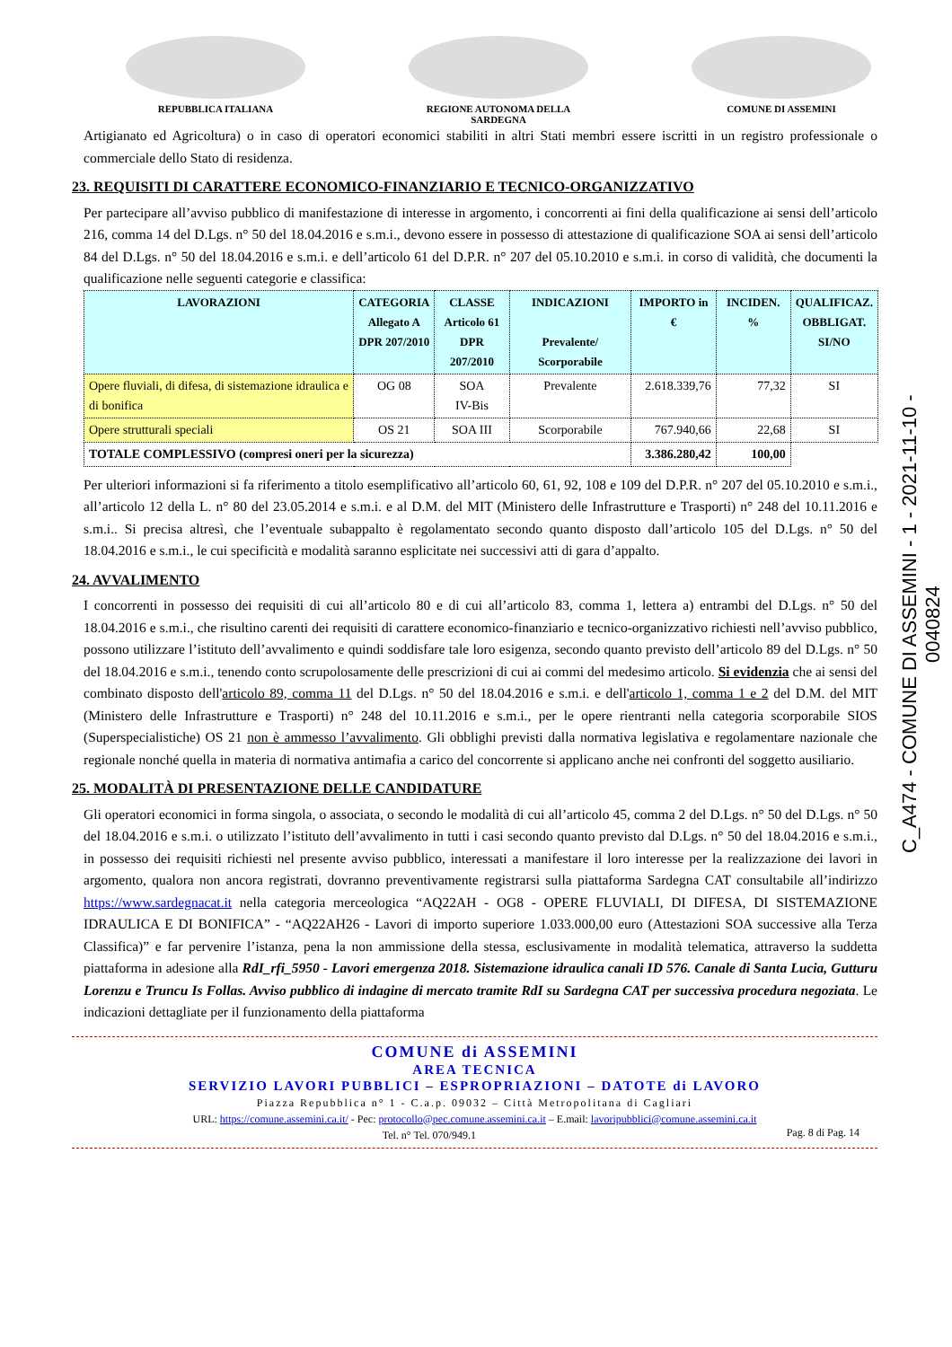REPUBBLICA ITALIANA REGIONE AUTONOMA DELLA SARDEGNA
COMUNE DI ASSEMINI
C_A474 - COMUNE DI ASSEMINI - 1 - 2021-11-10 - 0040824
Artigianato ed Agricoltura) o in caso di operatori economici stabiliti in altri Stati membri essere iscritti in un registro professionale o commerciale dello Stato di residenza.
23. REQUISITI DI CARATTERE ECONOMICO-FINANZIARIO E TECNICO-ORGANIZZATIVO
Per partecipare all’avviso pubblico di manifestazione di interesse in argomento, i concorrenti ai fini della qualificazione ai sensi dell’articolo 216, comma 14 del D.Lgs. n° 50 del 18.04.2016 e s.m.i., devono essere in possesso di attestazione di qualificazione SOA ai sensi dell’articolo 84 del D.Lgs. n° 50 del 18.04.2016 e s.m.i. e dell’articolo 61 del D.P.R. n° 207 del 05.10.2010 e s.m.i. in corso di validità, che documenti la qualificazione nelle seguenti categorie e classifica:
| LAVORAZIONI | CATEGORIA Allegato A DPR 207/2010 | CLASSE Articolo 61 DPR 207/2010 | INDICAZIONI Prevalente/ Scorporabile | IMPORTO in € | INCIDEN. % | QUALIFICAZ. OBBLIGAT. SI/NO |
| --- | --- | --- | --- | --- | --- | --- |
| Opere fluviali, di difesa, di sistemazione idraulica e di bonifica | OG 08 | SOA IV-Bis | Prevalente | 2.618.339,76 | 77,32 | SI |
| Opere strutturali speciali | OS 21 | SOA III | Scorporabile | 767.940,66 | 22,68 | SI |
| TOTALE COMPLESSIVO (compresi oneri per la sicurezza) | | | | 3.386.280,42 | 100,00 | |
Per ulteriori informazioni si fa riferimento a titolo esemplificativo all’articolo 60, 61, 92, 108 e 109 del D.P.R. n° 207 del 05.10.2010 e s.m.i., all’articolo 12 della L. n° 80 del 23.05.2014 e s.m.i. e al D.M. del MIT (Ministero delle Infrastrutture e Trasporti) n° 248 del 10.11.2016 e s.m.i.. Si precisa altresì, che l’eventuale subappalto è regolamentato secondo quanto disposto dall’articolo 105 del D.Lgs. n° 50 del 18.04.2016 e s.m.i., le cui specificità e modalità saranno esplicitate nei successivi atti di gara d’appalto.
24. AVVALIMENTO
I concorrenti in possesso dei requisiti di cui all’articolo 80 e di cui all’articolo 83, comma 1, lettera a) entrambi del D.Lgs. n° 50 del 18.04.2016 e s.m.i., che risultino carenti dei requisiti di carattere economico-finanziario e tecnico-organizzativo richiesti nell’avviso pubblico, possono utilizzare l’istituto dell’avvalimento e quindi soddisfare tale loro esigenza, secondo quanto previsto dell’articolo 89 del D.Lgs. n° 50 del 18.04.2016 e s.m.i., tenendo conto scrupolosamente delle prescrizioni di cui ai commi del medesimo articolo. Si evidenzia che ai sensi del combinato disposto dell'articolo 89, comma 11 del D.Lgs. n° 50 del 18.04.2016 e s.m.i. e dell'articolo 1, comma 1 e 2 del D.M. del MIT (Ministero delle Infrastrutture e Trasporti) n° 248 del 10.11.2016 e s.m.i., per le opere rientranti nella categoria scorporabile SIOS (Superspecialistiche) OS 21 non è ammesso l’avvalimento. Gli obblighi previsti dalla normativa legislativa e regolamentare nazionale che regionale nonché quella in materia di normativa antimafia a carico del concorrente si applicano anche nei confronti del soggetto ausiliario.
25. MODALITÀ DI PRESENTAZIONE DELLE CANDIDATURE
Gli operatori economici in forma singola, o associata, o secondo le modalità di cui all’articolo 45, comma 2 del D.Lgs. n° 50 del D.Lgs. n° 50 del 18.04.2016 e s.m.i. o utilizzato l’istituto dell’avvalimento in tutti i casi secondo quanto previsto dal D.Lgs. n° 50 del 18.04.2016 e s.m.i., in possesso dei requisiti richiesti nel presente avviso pubblico, interessati a manifestare il loro interesse per la realizzazione dei lavori in argomento, qualora non ancora registrati, dovranno preventivamente registrarsi sulla piattaforma Sardegna CAT consultabile all’indirizzo https://www.sardegnacat.it nella categoria merceologica “AQ22AH - OG8 - OPERE FLUVIALI, DI DIFESA, DI SISTEMAZIONE IDRAULICA E DI BONIFICA” - “AQ22AH26 - Lavori di importo superiore 1.033.000,00 euro (Attestazioni SOA successive alla Terza Classifica)” e far pervenire l’istanza, pena la non ammissione della stessa, esclusivamente in modalità telematica, attraverso la suddetta piattaforma in adesione alla RdI_rfi_5950 - Lavori emergenza 2018. Sistemazione idraulica canali ID 576. Canale di Santa Lucia, Gutturu Lorenzu e Truncu Is Follas. Avviso pubblico di indagine di mercato tramite RdI su Sardegna CAT per successiva procedura negoziata. Le indicazioni dettagliate per il funzionamento della piattaforma
COMUNE di ASSEMINI
AREA TECNICA
SERVIZIO LAVORI PUBBLICI – ESPROPRIAZIONI – DATOTE di LAVORO
Piazza Repubblica n° 1 - C.a.p. 09032 – Città Metropolitana di Cagliari
URL: https://comune.assemini.ca.it/ - Pec: protocollo@pec.comune.assemini.ca.it – E.mail: lavoripubblici@comune.assemini.ca.it
Tel. n° Tel. 070/949.1 Pag. 8 di Pag. 14